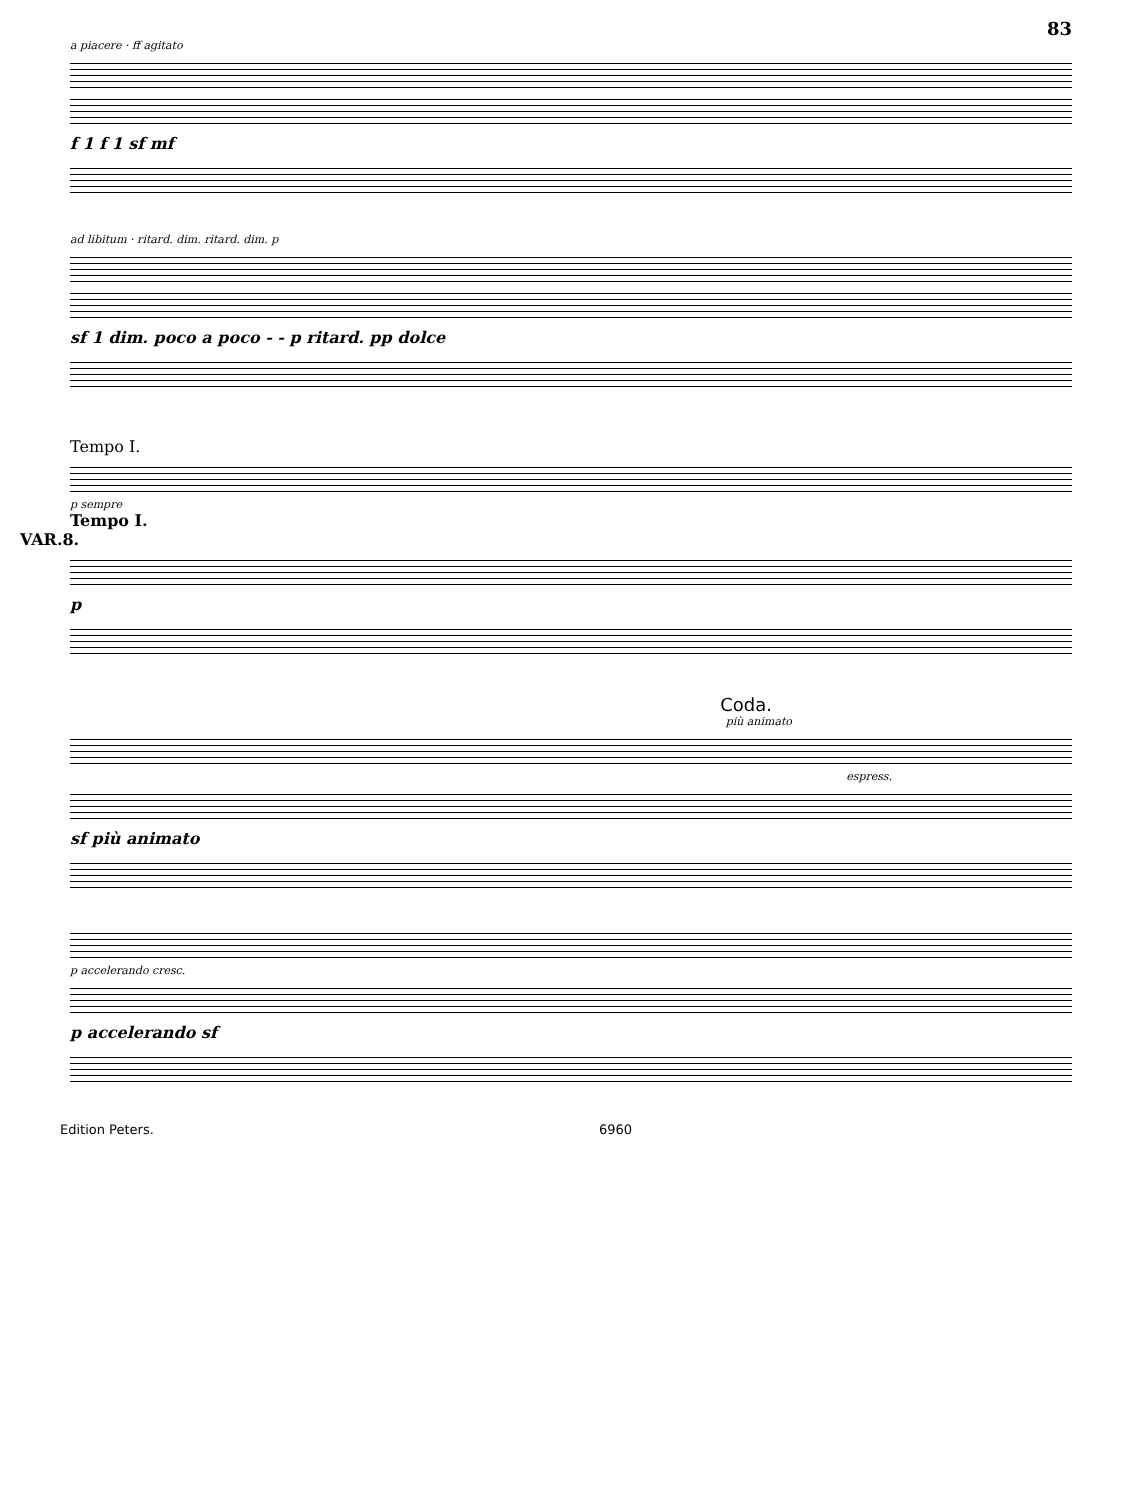83
a piacere · ff agitato
f 1 f 1 sf mf
ad libitum · ritard. dim. ritard. dim. p
sf 1 dim. poco a poco - - p ritard. pp dolce
Tempo I.
p sempre
Tempo I.
VAR.8.
p
Coda.
più animato
espress.
sf più animato
p accelerando cresc.
p accelerando sf
Edition Peters. 6960